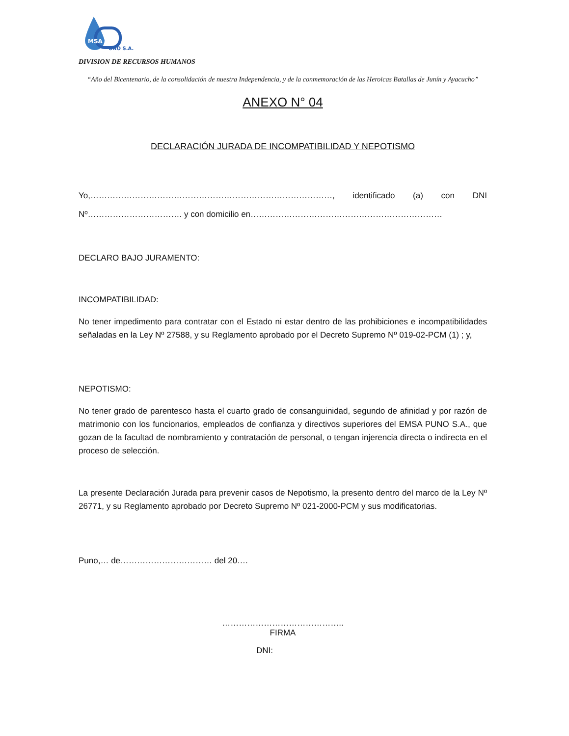MSA
UNO S.A.
DIVISION DE RECURSOS HUMANOS
“Año del Bicentenario, de la consolidación de nuestra Independencia, y de la conmemoración de las Heroicas Batallas de Junín y Ayacucho”
ANEXO N° 04
DECLARACIÓN JURADA DE INCOMPATIBILIDAD Y NEPOTISMO
Yo,……………………………………………………………………………, identificado (a) con DNI Nº……………………………. y con domicilio en……………………………………………………………
DECLARO BAJO JURAMENTO:
INCOMPATIBILIDAD:
No tener impedimento para contratar con el Estado ni estar dentro de las prohibiciones e incompatibilidades señaladas en la Ley Nº 27588, y su Reglamento aprobado por el Decreto Supremo Nº 019-02-PCM (1) ; y,
NEPOTISMO:
No tener grado de parentesco hasta el cuarto grado de consanguinidad, segundo de afinidad y por razón de matrimonio con los funcionarios, empleados de confianza y directivos superiores del EMSA PUNO S.A., que gozan de la facultad de nombramiento y contratación de personal, o tengan injerencia directa o indirecta en el proceso de selección.
La presente Declaración Jurada para prevenir casos de Nepotismo, la presento dentro del marco de la Ley Nº 26771, y su Reglamento aprobado por Decreto Supremo Nº 021-2000-PCM y sus modificatorias.
Puno,… de…………………………… del 20….
……………………………………..
FIRMA
DNI: